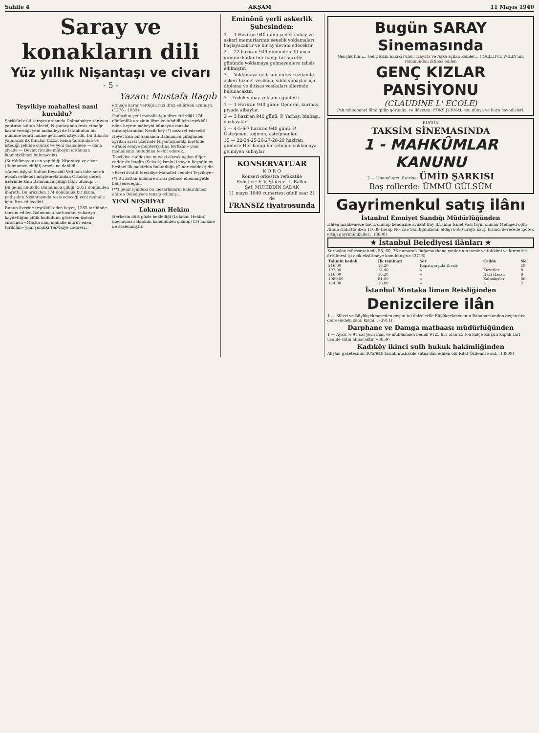Sahife 4 AKŞAM 11 Mayıs 1940
Saray ve konakların dili
Yüz yıllık Nişantaşı ve civarı
- 5 -
Yazan: Mustafa Ragıb
Teşvikiye mahallesi nasıl kuruldu?
Şarkkâri eski sarayın arasında Dolmabahçe sarayını yaptıran sultan Mecid, Nişantaşında tesis etmeğe karar verdiği yeni mahalleyi de İstanbulun bir nümune semti haline getirmek istiyordu. Bu itibarla yapılacak ilk binalar, bizzat kendi tarafından ve istediği şekilde olacak ve yeni mahallede — daha ziyade — Devlet ricalile mâbeyin erkânının ikametkâhları bulunacaktı.
(Surühümayun) un yapıldığı Nişantaşı ve civarı (Balmumcu çifliği) arazisine dahildi...
«Adem âşiyan Sultan Beyazidi Veli han tabe serah evkafı celileleri müştemelâtından Ortaköy deresi üzerinde kâin Balmumcu çifliği tâbir olunup...»
Bu geniş hududlu Balmumcu çifliği, 5051 dönümden ibaretti. Bu araziden 174 dönümlük bir kısım, padişahın Nişantaşında tesis edeceği yeni mahalle için ifraz edilecekti.
Bunun üzerine teşekkül eden heyet, 1265 tarihinde tanzim edilen Balmumcu haritasının yukarıya kaydettiğim çiflik hududunu gösteren izahatı sırasında «Maçka nam mahalle mürur eden tarikiâm» yani şimdiki Teşvikiye caddesi...
etmeğe karar verdiği arazi ifraz edilirken açılmıştı: (1276 - 1859)
Padişahın yeni mahalle için ifraz ettirdiği 174 dönümlük arazinin ifraz ve tahdidi için teşekkül eden heyete mabeyni hümayun muzika miralaylarından Necib bey (*) nezaret edecekti.
Heyet kısa bir zamanda Balmumcu çifliğinden ayrılan arazi üzerinde Nişantaşındaki mevkide «iradei seniye muhteviyatına tevfikan» yeni mahallenin hududunu tesbit ederek...
Teşvikiye caddesine muvazi olarak açılan diğer cadde de bugün (Şekaik) ismini taşıyan Beyoğlu on beşinci ilk mektebin bulunduğu (Çınar caddesi) dir.
«Eseri âvatıfı Mecidiye Mahallei cedidei Teşvikiye»
(*) Bu zattan bilâhare sırası gelince ehemmiyetle bahsedeceğim.
(**) Şehir içindeki bu mezarlıkların kaldırılması ahiren Belediyece tensip edilmiş...
YENİ NEŞRİYAT
Lokman Hekim
Herkesin dört gözle beklediği (Lokman Hekim) mecmuası sahibinin kaleminden çıkmış (13) makale ile süslenmiştir.
Eminönü yerli askerlik Şubesinden:
1 — 1 Haziran 940 günü yedek subay ve askerî memurlarının senelik yoklamaları başlayacaktır ve bir ay devam edecektir.
2 — 22 haziran 940 gününden 30 uncu gününe kadar her hangi bir suretle gününde yoklamaya gelmeyenlere tahsis edilmiştir.
3 — Yoklamaya gelirken nüfus cüzdanile askerî hizmet vesikası, sıhhî subaylar için diploma ve ihtisas vesikaları ellerinde bulunacaktır.
7— Yedek subay yoklama günleri:
1 — 1 Hariran 940 günü: General, kurmay, piyade albaylar.
2 — 3 haziran 940 günü: P. Yarbay, binbaşı, yüzbaşılar.
3 — 4-5-6-7 haziran 940 günü: P. Üsteğmen, teğmen, asteğmenler.
15 — 22-24-25-26-27-28-29 haziran günleri: Her hangi bir sebeple yoklamaya gelmiyen subaylar.
KONSERVATUAR
K O R O
Konseri orkestra refakatile
Solistler: F. V. Ştatzer - İ. Balkır
Şef: MUHİDDİN SADAK
11 mayıs 1940 cumartesi günü saat 21 de
FRANSIZ tiyatrosunda
Bugün SARAY Sinemasında
Gençlik filmi... Genç kızın hakikî ruhu.. Hayata ve Aşka açılan kalbler... COLLETTE WILLY'nin romanından iktibas edilen
GENÇ KIZLAR PANSİYONU
(CLAUDINE L' ECOLE)
Pek mükemmel filmi gidip görünüz. ve İlâveten: FOKS JURNAL son dünya ve harp havadisleri.
BUGÜN
TAKSİM SİNEMASINDA
1 - MAHKÛMLAR KANUNU
2 — Umumî arzu üzerine: ÜMİD ŞARKISI
Baş rollerde: ÜMMÜ GÜLSÜM
Gayrimenkul satış ilânı
İstanbul Emniyet Sandığı Müdürlüğünden
Hâlen mahkemece haciz olunup kendisine avukat Bay İbrahim İsmet vasi tayin olunan Mehmed oğlu Alinin sıhhatta iken 11639 hesap No. sile Sandığımızdan aldığı 6500 liraya karşı birinci derecede ipotek ettiği gayrimenkuller... (3880)
★ İstanbul Belediyesi ilânları ★
Karaağaç müessesatında 58, 60, 76 numaralı Bağarsakhane çatılarının tamir ve tahkimi ve kiremitle örtülmesi işi açık eksiltmeye konulmuştur. (3716)
| Tahmin bedeli | İlk teminatı | Yer | Cadde | No. |
| --- | --- | --- | --- | --- |
| 216,00 | 16,20 | Kapalıçarşıda Divrik | | 19 |
| 192,00 | 14,40 | » | Kazazlar | 8 |
| 216,00 | 16,20 | » | Haci Hasan | 8 |
| 1080,00 | 81,00 | » | Kalpakçılar | 56 |
| 144,00 | 10,80 | » | » | 2 |
İstanbul Mıntaka liman Reisliğinden
Denizcilere ilân
1 — Silivri ve Büyükçekmeceden geçen tul dairelerile Büyükçekmecenin Bababurnundan geçen arz dairesindeki sahil kısmı... (3911)
Darphane ve Damga matbaası müdürlüğünden
1 — Ayarı % 97 saf yerli malı ve muhammen bedeli 9125 lira olan 25 ton külçe kurşun kapalı zarf usulile satın alınacaktır. «3659»
Kadıköy ikinci sulh hukuk hakimliğinden
Akşam gazetesinin 30/3/940 tarihli nüshasile satışı ilân edilen ölü Rifat Özdemire aid... (3909)